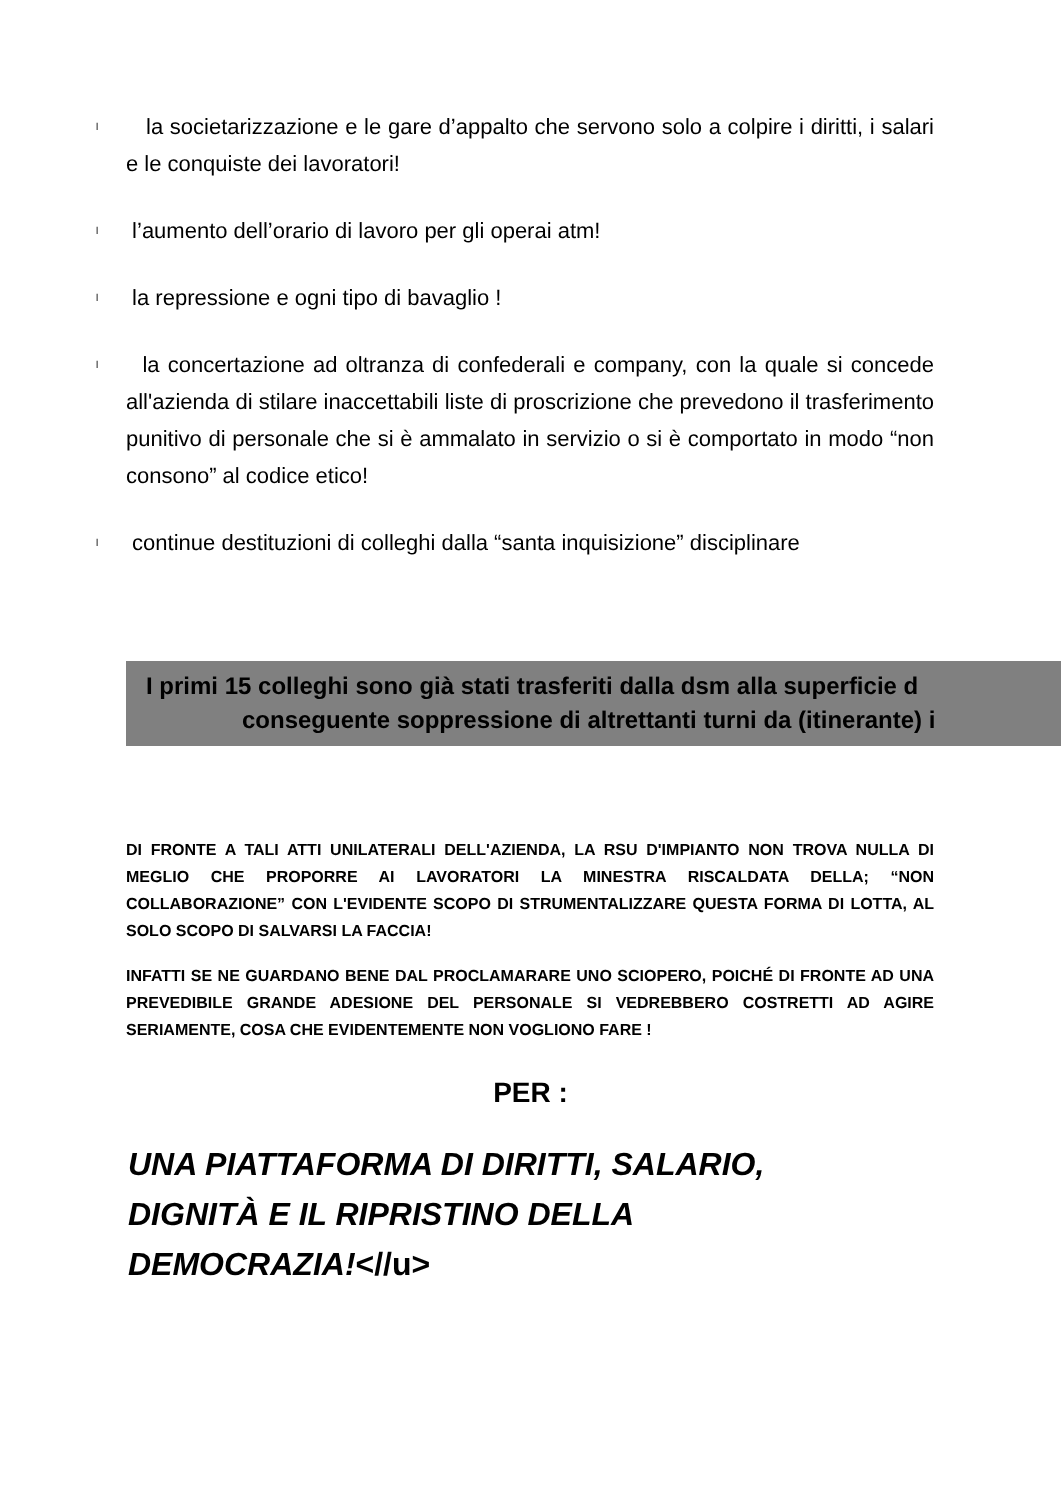l la societarizzazione e le gare d’appalto che servono solo a colpire i diritti, i salari e le conquiste dei lavoratori!
l l’aumento dell’orario di lavoro per gli operai atm!
l la repressione e ogni tipo di bavaglio !
l la concertazione ad oltranza di confederali e company, con la quale si concede all'azienda di stilare inaccettabili liste di proscrizione che prevedono il trasferimento punitivo di personale che si è ammalato in servizio o si è comportato in modo “non consono” al codice etico!
l continue destituzioni di colleghi dalla “santa inquisizione” disciplinare
I primi 15 colleghi sono già stati trasferiti dalla dsm alla superficie d
conseguente soppressione di altrettanti turni da (itinerante) i
DI FRONTE A TALI ATTI UNILATERALI DELL'AZIENDA, LA RSU D'IMPIANTO NON TROVA NULLA DI MEGLIO CHE PROPORRE AI LAVORATORI LA MINESTRA RISCALDATA DELLA; “NON COLLABORAZIONE” CON L'EVIDENTE SCOPO DI STRUMENTALIZZARE QUESTA FORMA DI LOTTA, AL SOLO SCOPO DI SALVARSI LA FACCIA!
INFATTI SE NE GUARDANO BENE DAL PROCLAMARARE UNO SCIOPERO, POICHÉ DI FRONTE AD UNA PREVEDIBILE GRANDE ADESIONE DEL PERSONALE SI VEDREBBERO COSTRETTI AD AGIRE SERIAMENTE, COSA CHE EVIDENTEMENTE NON VOGLIONO FARE !
PER :
UNA PIATTAFORMA DI DIRITTI, SALARIO,
DIGNITÀ E IL RIPRISTINO DELLA
DEMOCRAZIA!<//u>